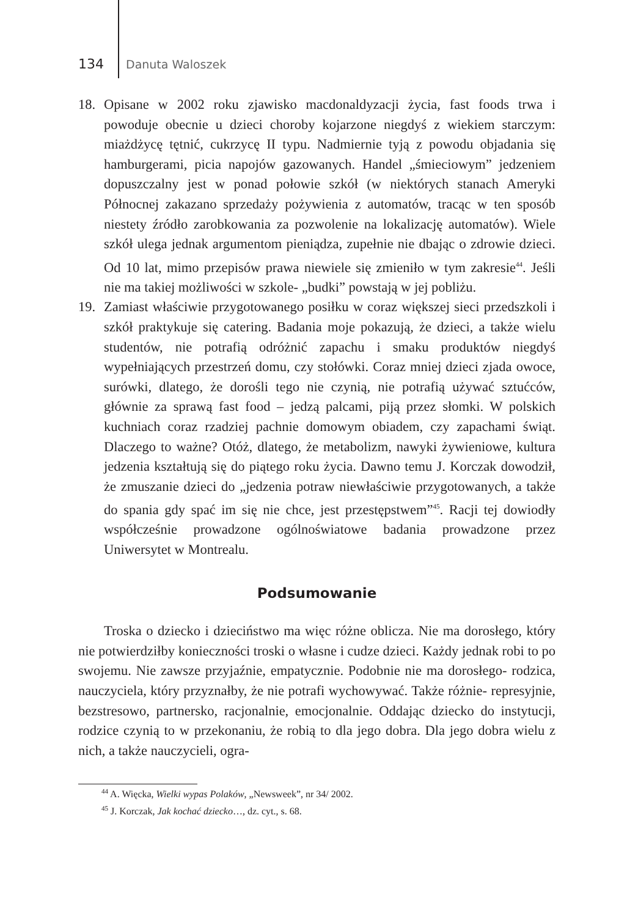134 Danuta Waloszek
18. Opisane w 2002 roku zjawisko macdonaldyzacji życia, fast foods trwa i powoduje obecnie u dzieci choroby kojarzone niegdyś z wiekiem starczym: miażdżycę tętnić, cukrzycę II typu. Nadmiernie tyją z powodu objadania się hamburgerami, picia napojów gazowanych. Handel „śmieciowym” jedzeniem dopuszczalny jest w ponad połowie szkół (w niektórych stanach Ameryki Północnej zakazano sprzedaży pożywienia z automatów, tracąc w ten sposób niestety źródło zarobkowania za pozwolenie na lokalizację automatów). Wiele szkół ulega jednak argumentom pieniądza, zupełnie nie dbając o zdrowie dzieci. Od 10 lat, mimo przepisów prawa niewiele się zmieniło w tym zakresie<sup>44</sup>. Jeśli nie ma takiej możliwości w szkole- „budki” powstają w jej pobliżu.
19. Zamiast właściwie przygotowanego posiłku w coraz większej sieci przedszkoli i szkół praktykuje się catering. Badania moje pokazują, że dzieci, a także wielu studentów, nie potrafią odróżnić zapachu i smaku produktów niegdyś wypełniających przestrzeń domu, czy stołówki. Coraz mniej dzieci zjada owoce, surówki, dlatego, że dorośli tego nie czynią, nie potrafią używać sztućców, głównie za sprawą fast food – jedzą palcami, piją przez słomki. W polskich kuchniach coraz rzadziej pachnie domowym obiadem, czy zapachami świąt. Dlaczego to ważne? Otóż, dlatego, że metabolizm, nawyki żywieniowe, kultura jedzenia kształtują się do piątego roku życia. Dawno temu J. Korczak dowodził, że zmuszanie dzieci do „jedzenia potraw niewłaściwie przygotowanych, a także do spania gdy spać im się nie chce, jest przestępstwem”<sup>45</sup>. Racji tej dowiodły współcześnie prowadzone ogólnoświatowe badania prowadzone przez Uniwersytet w Montrealu.
Podsumowanie
Troska o dziecko i dzieciństwo ma więc różne oblicza. Nie ma dorosłego, który nie potwierdziłby konieczności troski o własne i cudze dzieci. Każdy jednak robi to po swojemu. Nie zawsze przyjaźnie, empatycznie. Podobnie nie ma dorosłego- rodzica, nauczyciela, który przyznałby, że nie potrafi wychowywać. Także różnie- represyjnie, bezstresowo, partnersko, racjonalnie, emocjonalnie. Oddając dziecko do instytucji, rodzice czynią to w przekonaniu, że robią to dla jego dobra. Dla jego dobra wielu z nich, a także nauczycieli, ogra-
<sup>44</sup> A. Więcka, Wielki wypas Polaków, „Newsweek”, nr 34/ 2002.
<sup>45</sup> J. Korczak, Jak kochać dziecko…, dz. cyt., s. 68.